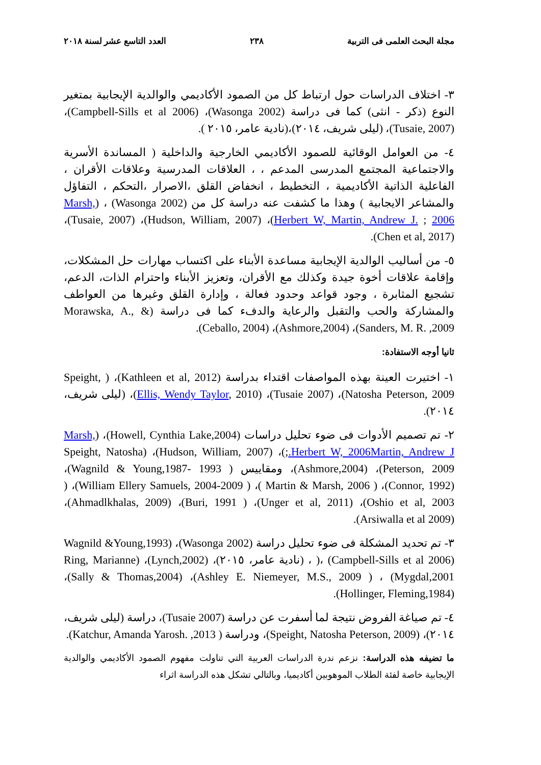مجلة البحث العلمى فى التربية ٢٣٨ العدد التاسع عشر لسنة ٢٠١٨
٣- اختلاف الدراسات حول ارتباط كل من الصمود الأكاديمي والوالدية الإيجابية بمتغير النوع (ذكر - انثى) كما فى دراسة (Wasonga 2002)، (Campbell-Sills et al 2006)، (Tusaie, 2007)، (ليلى شريف، ٢٠١٤)،(نادية عامر، ٢٠١٥ ).
٤- من العوامل الوقائية للصمود الأكاديمي الخارجية والداخلية ( المساندة الأسرية والاجتماعية المجتمع المدرسى المدعم ، ، العلاقات المدرسية وعلاقات الأقران ، الفاعلية الذاتية الأكاديمية ، التخطيط ، انخفاض القلق ،الاصرار ،التحكم ، التفاؤل والمشاعر الايجابية ) وهذا ما كشفت عنه دراسة كل من (Wasonga 2002) ، (Marsh, Herbert W, Martin, Andrew J. ; 2006)، (Hudson, William, 2007)، (Tusaie, 2007)، (Chen et al, 2017).
٥- من أساليب الوالدية الإيجابية مساعدة الأبناء على اكتساب مهارات حل المشكلات، وإقامة علاقات أخوة جيدة وكذلك مع الأقران، وتعزيز الأبناء واحترام الذات، الدعم، تشجيع المثابرة ، وجود قواعد وحدود فعالة ، وإدارة القلق وغيرها من العواطف والمشاركة والحب والتقبل والرعاية والدفء كما فى دراسة (Morawska, A., & Sanders, M. R. ,2009)، (Ashmore,2004)، (Ceballo, 2004).
ثانيا أوجه الاستفادة:
١- اختيرت العينة بهذه المواصفات اقتداء بدراسة (Kathleen et al, 2012)، ( Speight, Natosha Peterson, 2009)، (Tusaie 2007)، (Ellis, Wendy Taylor, 2010)، (ليلى شريف، ٢٠١٤).
٢- تم تصميم الأدوات فى ضوء تحليل دراسات (Howell, Cynthia Lake,2004)، (Marsh, Herbert W, 2006Martin, Andrew J.;)، (Hudson, William, 2007)، (Speight, Natosha Peterson, 2009)، (Ashmore,2004)، ومقاييس ( Wagnild & Young,1987- 1993)، (Connor, 1992)، ( Martin & Marsh, 2006 )، ( William Ellery Samuels, 2004-2009)، ( Oshio et al, 2003)، (Unger et al, 2011)، ( Buri, 1991)، (Ahmadlkhalas, 2009)، (Arsiwalla et al 2009).
٣- تم تحديد المشكلة فى ضوء تحليل دراسة (Wasonga 2002)، Wagnild &Young,1993) )، (Campbell-Sills et al 2006) ، (نادية عامر، ٢٠١٥)، (Lynch,2002)، (Ring, Marianne Mygdal,2001) ، ( Ashley E. Niemeyer, M.S., 2009)، (Sally & Thomas,2004)، (Hollinger, Fleming,1984).
٤- تم صياغة الفروض نتيجة لما أسفرت عن دراسة (Tusaie 2007)، دراسة (ليلى شريف، ٢٠١٤)، (Speight, Natosha Peterson, 2009)، ودراسة ( Katchur, Amanda Yarosh. ,2013).
ما تضيفه هذه الدراسة: نزعم ندرة الدراسات العربية التي تناولت مفهوم الصمود الأكاديمي والوالدية الإيجابية خاصة لفئة الطلاب الموهوبين أكاديميا، وبالتالي تشكل هذه الدراسة اثراء